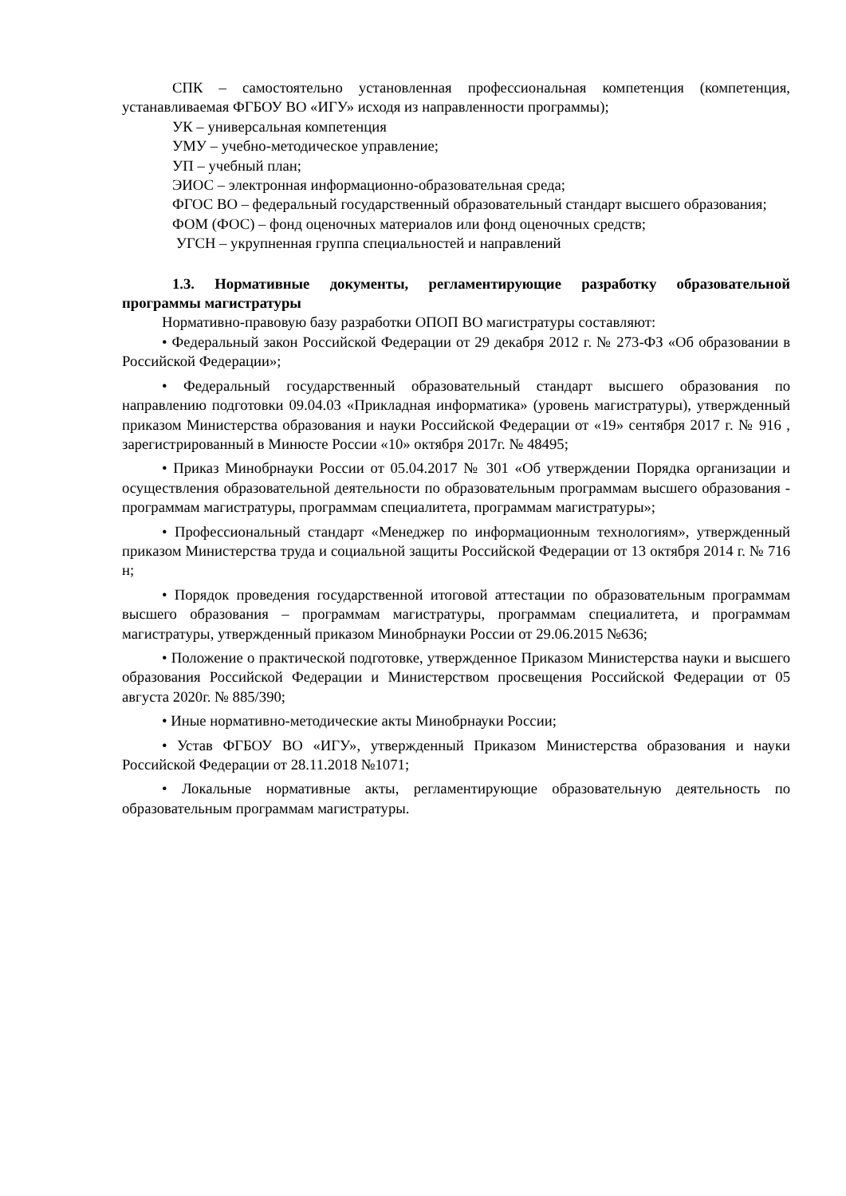СПК – самостоятельно установленная профессиональная компетенция (компетенция, устанавливаемая ФГБОУ ВО «ИГУ» исходя из направленности программы);
УК – универсальная компетенция
УМУ – учебно-методическое управление;
УП – учебный план;
ЭИОС – электронная информационно-образовательная среда;
ФГОС ВО – федеральный государственный образовательный стандарт высшего образования;
ФОМ (ФОС) – фонд оценочных материалов или фонд оценочных средств;
УГСН – укрупненная группа специальностей и направлений
1.3. Нормативные документы, регламентирующие разработку образовательной программы магистратуры
Нормативно-правовую базу разработки ОПОП ВО магистратуры составляют:
• Федеральный закон Российской Федерации от 29 декабря 2012 г. № 273-ФЗ «Об образовании в Российской Федерации»;
• Федеральный государственный образовательный стандарт высшего образования по направлению подготовки 09.04.03 «Прикладная информатика» (уровень магистратуры), утвержденный приказом Министерства образования и науки Российской Федерации от «19» сентября 2017 г. № 916 , зарегистрированный в Минюсте России «10» октября 2017г. № 48495;
• Приказ Минобрнауки России от 05.04.2017 № 301 «Об утверждении Порядка организации и осуществления образовательной деятельности по образовательным программам высшего образования - программам магистратуры, программам специалитета, программам магистратуры»;
• Профессиональный стандарт «Менеджер по информационным технологиям», утвержденный приказом Министерства труда и социальной защиты Российской Федерации от 13 октября 2014 г. № 716 н;
• Порядок проведения государственной итоговой аттестации по образовательным программам высшего образования – программам магистратуры, программам специалитета, и программам магистратуры, утвержденный приказом Минобрнауки России от 29.06.2015 №636;
• Положение о практической подготовке, утвержденное Приказом Министерства науки и высшего образования Российской Федерации и Министерством просвещения Российской Федерации от 05 августа 2020г. № 885/390;
• Иные нормативно-методические акты Минобрнауки России;
• Устав ФГБОУ ВО «ИГУ», утвержденный Приказом Министерства образования и науки Российской Федерации от 28.11.2018 №1071;
• Локальные нормативные акты, регламентирующие образовательную деятельность по образовательным программам магистратуры.